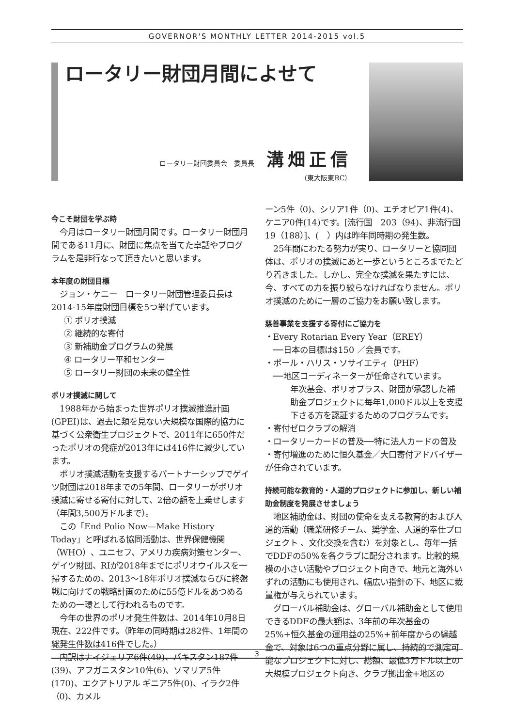GOVERNOR'S MONTHLY LETTER 2014-2015 vol.5
ロータリー財団月間によせて
ロータリー財団委員会　委員長 溝畑正信
（東大阪東RC）
今こそ財団を学ぶ時
今月はロータリー財団月間です。ロータリー財団月間である11月に、財団に焦点を当てた卓話やプログラムを是非行なって頂きたいと思います。
本年度の財団目標
ジョン・ケニー　ロータリー財団管理委員長は2014-15年度財団目標を5つ挙げています。
① ポリオ撲滅
② 継続的な寄付
③ 新補助金プログラムの発展
④ ロータリー平和センター
⑤ ロータリー財団の未来の健全性
ポリオ撲滅に関して
1988年から始まった世界ポリオ撲滅推進計画(GPEI)は、過去に類を見ない大規模な国際的協力に基づく公衆衛生プロジェクトで、2011年に650件だったポリオの発症が2013年には416件に減少しています。
ポリオ撲滅活動を支援するパートナーシップでゲイツ財団は2018年までの5年間、ロータリーがポリオ撲滅に寄せる寄付に対して、2倍の額を上乗せします（年間3,500万ドルまで）。
この「End Polio Now—Make History Today」と呼ばれる協同活動は、世界保健機関（WHO）、ユニセフ、アメリカ疾病対策センター、ゲイツ財団、RIが2018年までにポリオウイルスを一掃するための、2013～18年ポリオ撲滅ならびに終盤戦に向けての戦略計画のために55億ドルをあつめるための一環として行われるものです。
今年の世界のポリオ発生件数は、2014年10月8日現在、222件です。（昨年の同時期は282件、1年間の総発生件数は416件でした。）
内訳はナイジェリア6件(49)、パキスタン187件(39)、アフガニスタン10件(6)、ソマリア5件(170)、エクアトリアル ギニア5件(0)、イラク2件（0)、カメル
ーン5件（0)、シリア1件（0)、エチオピア1件(4)、ケニア0件(14)です。[流行国　203（94)、非流行国19（188）]、(　）内は昨年同時期の発生数。
25年間にわたる努力が実り、ロータリーと協同団体は、ポリオの撲滅にあと一歩というところまでたどり着きました。しかし、完全な撲滅を果たすには、今、すべての力を振り絞らなければなりません。ポリオ撲滅のために一層のご協力をお願い致します。
慈善事業を支援する寄付にご協力を
・Every Rotarian Every Year（EREY）
　──日本の目標は$150 ／会員です。
・ポール・ハリス・ソサイエティ（PHF）
　──地区コーディネーターが任命されています。
年次基金、ポリオプラス、財団が承認した補助金プロジェクトに毎年1,000ドル以上を支援下さる方を認証するためのプログラムです。
・寄付ゼロクラブの解消
・ロータリーカードの普及──特に法人カードの普及
・寄付増進のために恒久基金／大口寄付アドバイザーが任命されています。
持続可能な教育的・人道的プロジェクトに参加し、新しい補助金制度を発展させましょう
地区補助金は、財団の使命を支える教育的および人道的活動（職業研修チーム、奨学金、人道的奉仕プロジェクト 、文化交換を含む）を対象とし、毎年一括でDDFの50%を各クラブに配分されます。比較的規模の小さい活動やプロジェクト向きで、地元と海外いずれの活動にも使用され、幅広い指針の下、地区に裁量権が与えられています。
グローバル補助金は、グローバル補助金として使用できるDDFの最大額は、3年前の年次基金の25%+恒久基金の運用益の25%+前年度からの繰越金で、対象は6つの重点分野に属し、持続的で測定可能なプロジェクトに対し、総額、最低3万ドル以上の大規模プロジェクト向き、クラブ拠出金+地区の
3